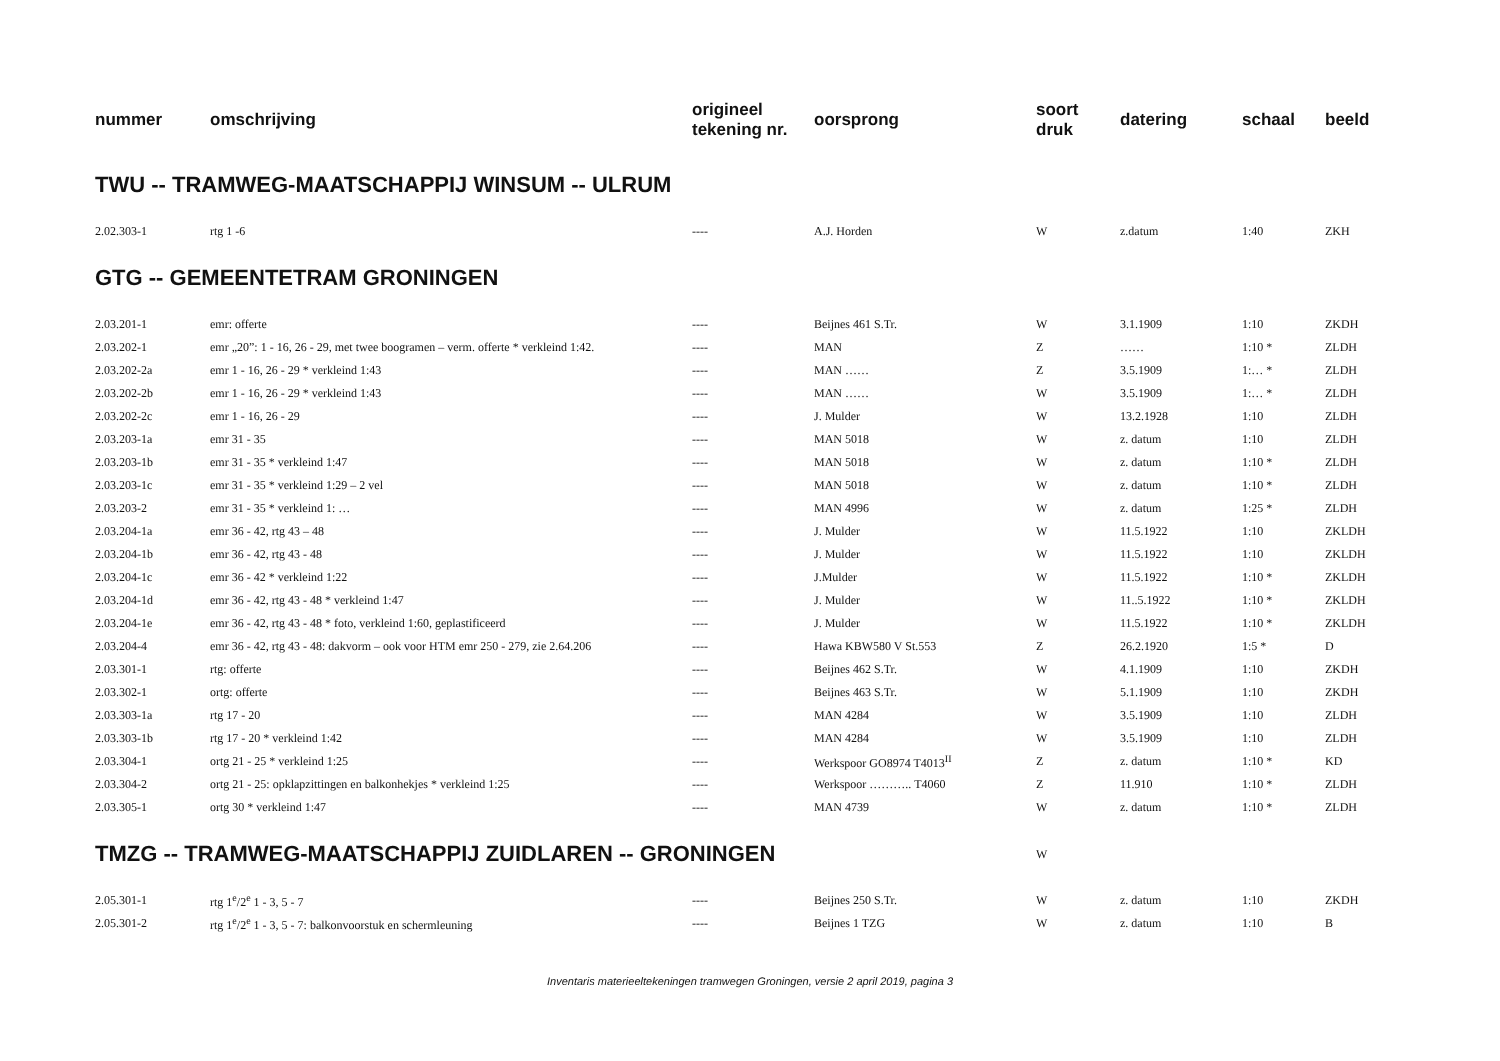| nummer | omschrijving | origineel tekening nr. | oorsprong | soort druk | datering | schaal | beeld |
| --- | --- | --- | --- | --- | --- | --- | --- |
| TWU -- TRAMWEG-MAATSCHAPPIJ WINSUM -- ULRUM | | | | | | | |
| 2.02.303-1 | rtg 1 -6 | ---- | A.J. Horden | W | z.datum | 1:40 | ZKH |
| GTG -- GEMEENTETRAM GRONINGEN | | | | | | | |
| 2.03.201-1 | emr: offerte | ---- | Beijnes 461 S.Tr. | W | 3.1.1909 | 1:10 | ZKDH |
| 2.03.202-1 | emr „20”: 1 - 16, 26 - 29, met twee boogramen – verm. offerte * verkleind 1:42. | ---- | MAN | Z | …… | 1:10 * | ZLDH |
| 2.03.202-2a | emr 1 - 16, 26 - 29 * verkleind 1:43 | ---- | MAN …… | Z | 3.5.1909 | 1:… * | ZLDH |
| 2.03.202-2b | emr 1 - 16, 26 - 29 * verkleind 1:43 | ---- | MAN …… | W | 3.5.1909 | 1:… * | ZLDH |
| 2.03.202-2c | emr 1 - 16, 26 - 29 | ---- | J. Mulder | W | 13.2.1928 | 1:10 | ZLDH |
| 2.03.203-1a | emr 31 - 35 | ---- | MAN 5018 | W | z. datum | 1:10 | ZLDH |
| 2.03.203-1b | emr 31 - 35 * verkleind 1:47 | ---- | MAN 5018 | W | z. datum | 1:10 * | ZLDH |
| 2.03.203-1c | emr 31 - 35 * verkleind 1:29 – 2 vel | ---- | MAN 5018 | W | z. datum | 1:10 * | ZLDH |
| 2.03.203-2 | emr 31 - 35 * verkleind 1: … | ---- | MAN 4996 | W | z. datum | 1:25 * | ZLDH |
| 2.03.204-1a | emr 36 - 42, rtg 43 – 48 | ---- | J. Mulder | W | 11.5.1922 | 1:10 | ZKLDH |
| 2.03.204-1b | emr 36 - 42, rtg 43 - 48 | ---- | J. Mulder | W | 11.5.1922 | 1:10 | ZKLDH |
| 2.03.204-1c | emr 36 - 42 * verkleind 1:22 | ---- | J.Mulder | W | 11.5.1922 | 1:10 * | ZKLDH |
| 2.03.204-1d | emr 36 - 42, rtg 43 - 48 * verkleind 1:47 | ---- | J. Mulder | W | 11..5.1922 | 1:10 * | ZKLDH |
| 2.03.204-1e | emr 36 - 42, rtg 43 - 48 * foto, verkleind 1:60, geplastificeerd | ---- | J. Mulder | W | 11.5.1922 | 1:10 * | ZKLDH |
| 2.03.204-4 | emr 36 - 42, rtg 43 - 48: dakvorm – ook voor HTM emr 250 - 279, zie 2.64.206 | ---- | Hawa KBW580 V St.553 | Z | 26.2.1920 | 1:5 * | D |
| 2.03.301-1 | rtg: offerte | ---- | Beijnes 462 S.Tr. | W | 4.1.1909 | 1:10 | ZKDH |
| 2.03.302-1 | ortg: offerte | ---- | Beijnes 463 S.Tr. | W | 5.1.1909 | 1:10 | ZKDH |
| 2.03.303-1a | rtg 17 - 20 | ---- | MAN 4284 | W | 3.5.1909 | 1:10 | ZLDH |
| 2.03.303-1b | rtg 17 - 20 * verkleind 1:42 | ---- | MAN 4284 | W | 3.5.1909 | 1:10 | ZLDH |
| 2.03.304-1 | ortg 21 - 25 * verkleind 1:25 | ---- | Werkspoor GO8974 T4013<sup>II</sup> | Z | z. datum | 1:10 * | KD |
| 2.03.304-2 | ortg 21 - 25: opklapzittingen en balkonhekjes * verkleind 1:25 | ---- | Werkspoor ……….. T4060 | Z | 11.910 | 1:10 * | ZLDH |
| 2.03.305-1 | ortg 30 * verkleind 1:47 | ---- | MAN 4739 | W | z. datum | 1:10 * | ZLDH |
| TMZG -- TRAMWEG-MAATSCHAPPIJ ZUIDLAREN -- GRONINGEN | | | | W | | | |
| 2.05.301-1 | rtg 1<sup>e</sup>/2<sup>e</sup> 1 - 3, 5 - 7 | ---- | Beijnes 250 S.Tr. | W | z. datum | 1:10 | ZKDH |
| 2.05.301-2 | rtg 1<sup>e</sup>/2<sup>e</sup> 1 - 3, 5 - 7: balkonvoorstuk en schermleuning | ---- | Beijnes 1 TZG | W | z. datum | 1:10 | B |
Inventaris materieeltekeningen tramwegen Groningen, versie 2 april 2019, pagina 3